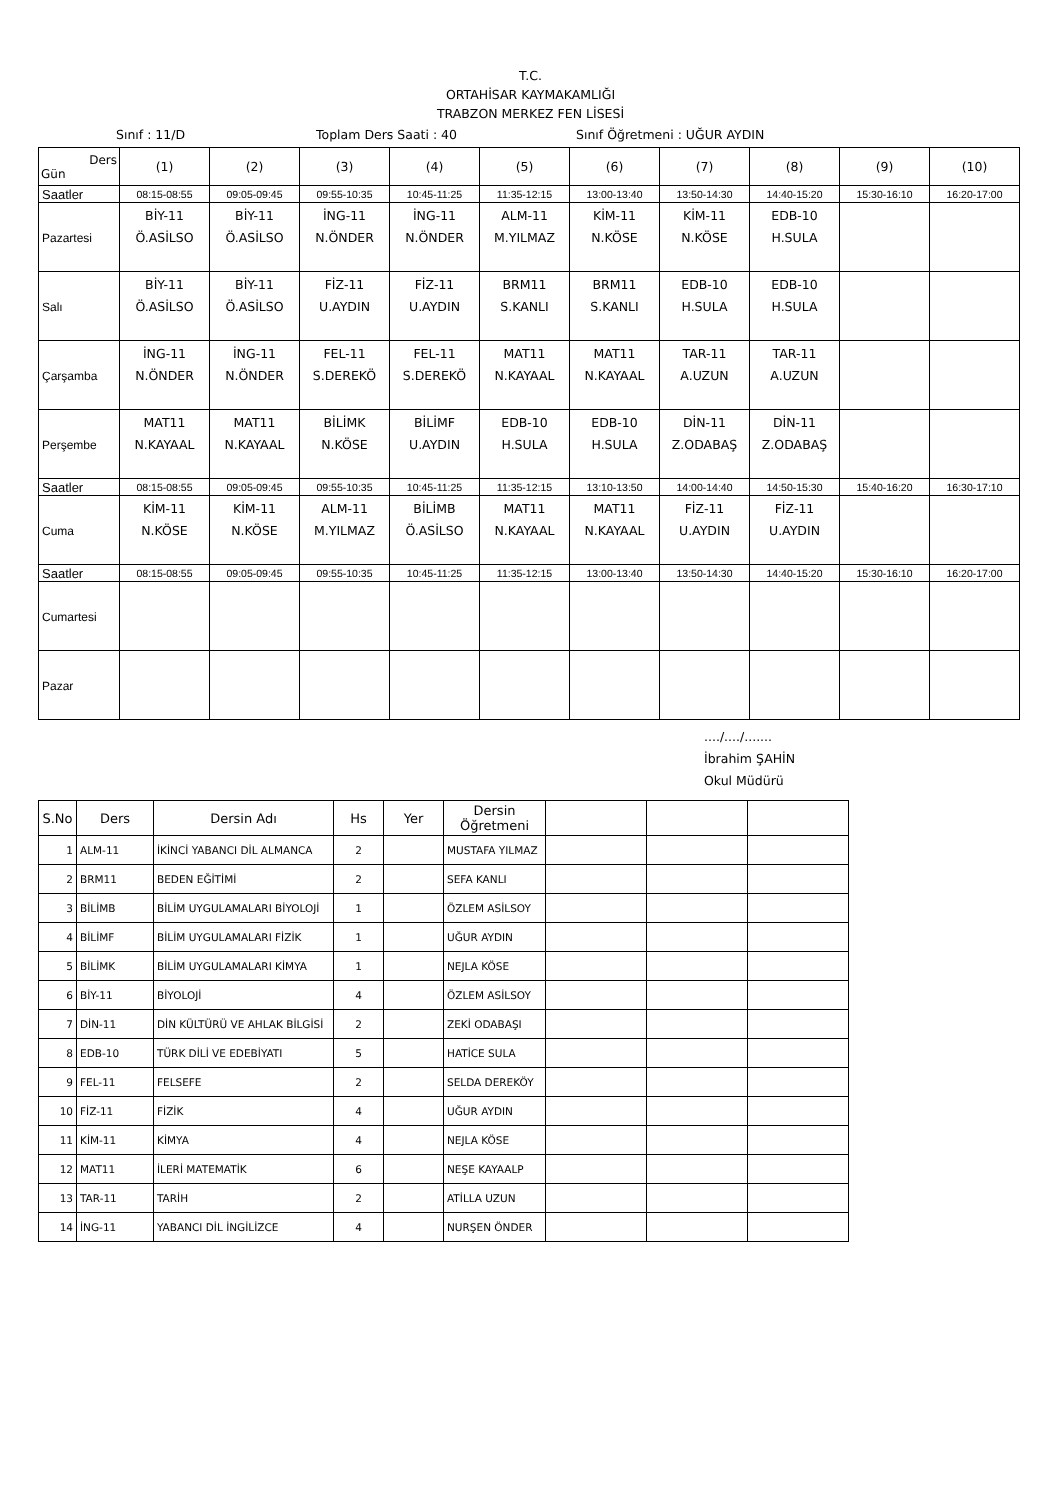T.C.
ORTAHİSAR KAYMAKAMLIĞI
TRABZON MERKEZ FEN LİSESİ
Sınıf : 11/D Toplam Ders Saati : 40 Sınıf Öğretmeni : UĞUR AYDIN
| Ders Gün | (1) | (2) | (3) | (4) | (5) | (6) | (7) | (8) | (9) | (10) |
| --- | --- | --- | --- | --- | --- | --- | --- | --- | --- | --- |
| Saatler | 08:15-08:55 | 09:05-09:45 | 09:55-10:35 | 10:45-11:25 | 11:35-12:15 | 13:00-13:40 | 13:50-14:30 | 14:40-15:20 | 15:30-16:10 | 16:20-17:00 |
| Pazartesi | BİY-11 Ö.ASİLSO | BİY-11 Ö.ASİLSO | İNG-11 N.ÖNDER | İNG-11 N.ÖNDER | ALM-11 M.YILMAZ | KİM-11 N.KÖSE | KİM-11 N.KÖSE | EDB-10 H.SULA | | |
| Salı | BİY-11 Ö.ASİLSO | BİY-11 Ö.ASİLSO | FİZ-11 U.AYDIN | FİZ-11 U.AYDIN | BRM11 S.KANLI | BRM11 S.KANLI | EDB-10 H.SULA | EDB-10 H.SULA | | |
| Çarşamba | İNG-11 N.ÖNDER | İNG-11 N.ÖNDER | FEL-11 S.DEREKÖ | FEL-11 S.DEREKÖ | MAT11 N.KAYAAL | MAT11 N.KAYAAL | TAR-11 A.UZUN | TAR-11 A.UZUN | | |
| Perşembe | MAT11 N.KAYAAL | MAT11 N.KAYAAL | BİLİMK N.KÖSE | BİLİMF U.AYDIN | EDB-10 H.SULA | EDB-10 H.SULA | DİN-11 Z.ODABAŞ | DİN-11 Z.ODABAŞ | | |
| Saatler | 08:15-08:55 | 09:05-09:45 | 09:55-10:35 | 10:45-11:25 | 11:35-12:15 | 13:10-13:50 | 14:00-14:40 | 14:50-15:30 | 15:40-16:20 | 16:30-17:10 |
| Cuma | KİM-11 N.KÖSE | KİM-11 N.KÖSE | ALM-11 M.YILMAZ | BİLİMB Ö.ASİLSO | MAT11 N.KAYAAL | MAT11 N.KAYAAL | FİZ-11 U.AYDIN | FİZ-11 U.AYDIN | | |
| Saatler | 08:15-08:55 | 09:05-09:45 | 09:55-10:35 | 10:45-11:25 | 11:35-12:15 | 13:00-13:40 | 13:50-14:30 | 14:40-15:20 | 15:30-16:10 | 16:20-17:00 |
| Cumartesi | | | | | | | | | | |
| Pazar | | | | | | | | | | |
..../..../.......
İbrahim ŞAHİN
Okul Müdürü
| S.No | Ders | Dersin Adı | Hs | Yer | Dersin Öğretmeni | | | |
| --- | --- | --- | --- | --- | --- | --- | --- | --- |
| 1 | ALM-11 | İKİNCİ YABANCI DİL ALMANCA | 2 | | MUSTAFA YILMAZ | | | |
| 2 | BRM11 | BEDEN EĞİTİMİ | 2 | | SEFA KANLI | | | |
| 3 | BİLİMB | BİLİM UYGULAMALARI BİYOLOJİ | 1 | | ÖZLEM ASİLSOY | | | |
| 4 | BİLİMF | BİLİM UYGULAMALARI FİZİK | 1 | | UĞUR AYDIN | | | |
| 5 | BİLİMK | BİLİM UYGULAMALARI KİMYA | 1 | | NEJLA KÖSE | | | |
| 6 | BİY-11 | BİYOLOJİ | 4 | | ÖZLEM ASİLSOY | | | |
| 7 | DİN-11 | DİN KÜLTÜRÜ VE AHLAK BİLGİSİ | 2 | | ZEKİ ODABAŞI | | | |
| 8 | EDB-10 | TÜRK DİLİ VE EDEBİYATI | 5 | | HATİCE SULA | | | |
| 9 | FEL-11 | FELSEFE | 2 | | SELDA DEREKÖY | | | |
| 10 | FİZ-11 | FİZİK | 4 | | UĞUR AYDIN | | | |
| 11 | KİM-11 | KİMYA | 4 | | NEJLA KÖSE | | | |
| 12 | MAT11 | İLERİ MATEMATİK | 6 | | NEŞE KAYAALP | | | |
| 13 | TAR-11 | TARİH | 2 | | ATİLLA UZUN | | | |
| 14 | İNG-11 | YABANCI DİL İNGİLİZCE | 4 | | NURŞEN ÖNDER | | | |